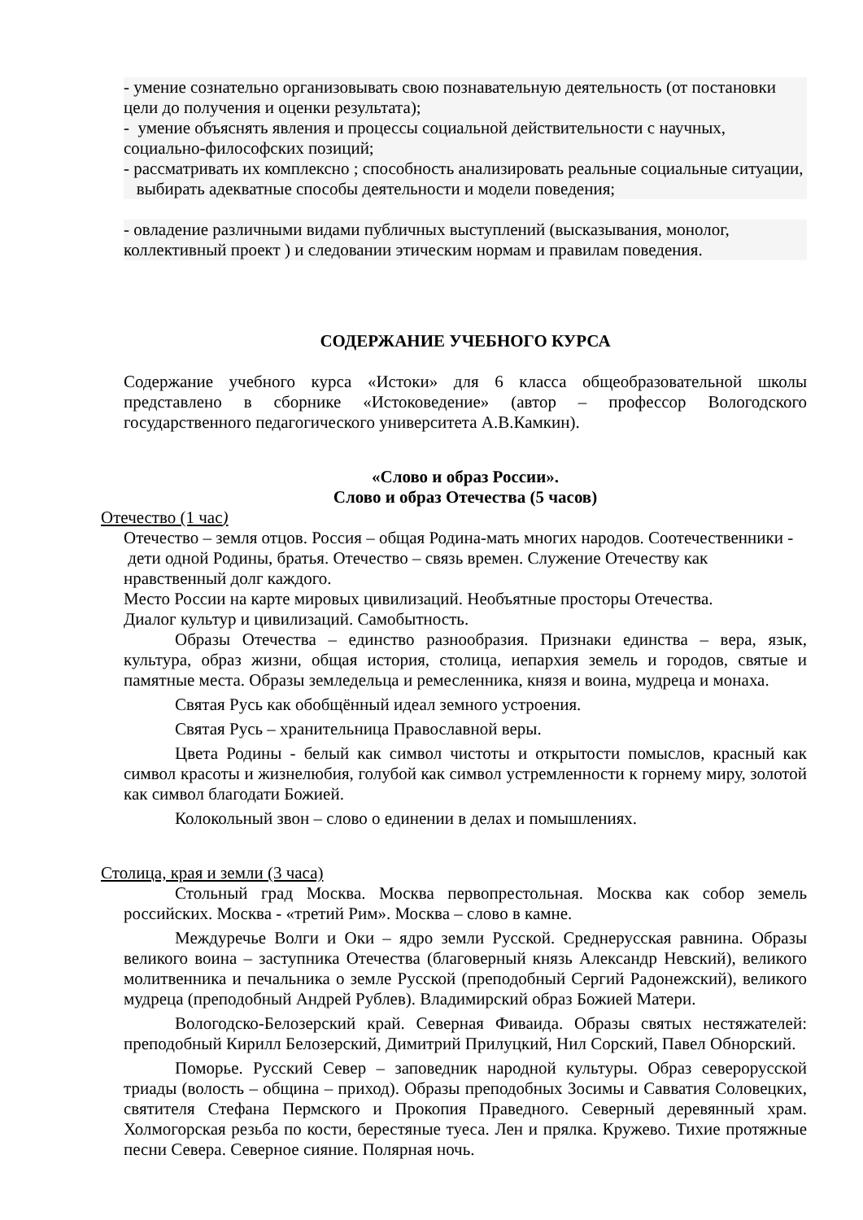- умение сознательно организовывать свою познавательную деятельность (от постановки цели до получения и оценки результата);
- умение объяснять явления и процессы социальной действительности с научных, социально-философских позиций;
- рассматривать их комплексно ; способность анализировать реальные социальные ситуации, выбирать адекватные способы деятельности и модели поведения;
- овладение различными видами публичных выступлений (высказывания, монолог, коллективный проект ) и следовании этическим нормам и правилам поведения.
СОДЕРЖАНИЕ УЧЕБНОГО КУРСА
Содержание учебного курса «Истоки» для 6 класса общеобразовательной школы представлено в сборнике «Истоковедение» (автор – профессор Вологодского государственного педагогического университета А.В.Камкин).
«Слово и образ России».
Слово и образ Отечества (5 часов)
Отечество (1 час)
Отечество – земля отцов. Россия – общая Родина-мать многих народов. Соотечественники - дети одной Родины, братья. Отечество – связь времен. Служение Отечеству как нравственный долг каждого.
Место России на карте мировых цивилизаций. Необъятные просторы Отечества.
Диалог культур и цивилизаций. Самобытность.
Образы Отечества – единство разнообразия. Признаки единства – вера, язык, культура, образ жизни, общая история, столица, иепархия земель и городов, святые и памятные места. Образы земледельца и ремесленника, князя и воина, мудреца и монаха.
Святая Русь как обобщённый идеал земного устроения.
Святая Русь – хранительница Православной веры.
Цвета Родины - белый как символ чистоты и открытости помыслов, красный как символ красоты и жизнелюбия, голубой как символ устремленности к горнему миру, золотой как символ благодати Божией.
Колокольный звон – слово о единении в делах и помышлениях.
Столица, края и земли (3 часа)
Стольный град Москва. Москва первопрестольная. Москва как собор земель российских. Москва - «третий Рим». Москва – слово в камне.
Междуречье Волги и Оки – ядро земли Русской. Среднерусская равнина. Образы великого воина – заступника Отечества (благоверный князь Александр Невский), великого молитвенника и печальника о земле Русской (преподобный Сергий Радонежский), великого мудреца (преподобный Андрей Рублев). Владимирский образ Божией Матери.
Вологодско-Белозерский край. Северная Фиваида. Образы святых нестяжателей: преподобный Кирилл Белозерский, Димитрий Прилуцкий, Нил Сорский, Павел Обнорский.
Поморье. Русский Север – заповедник народной культуры. Образ северорусской триады (волость – община – приход). Образы преподобных Зосимы и Савватия Соловецких, святителя Стефана Пермского и Прокопия Праведного. Северный деревянный храм. Холмогорская резьба по кости, берестяные туеса. Лен и прялка. Кружево. Тихие протяжные песни Севера. Северное сияние. Полярная ночь.